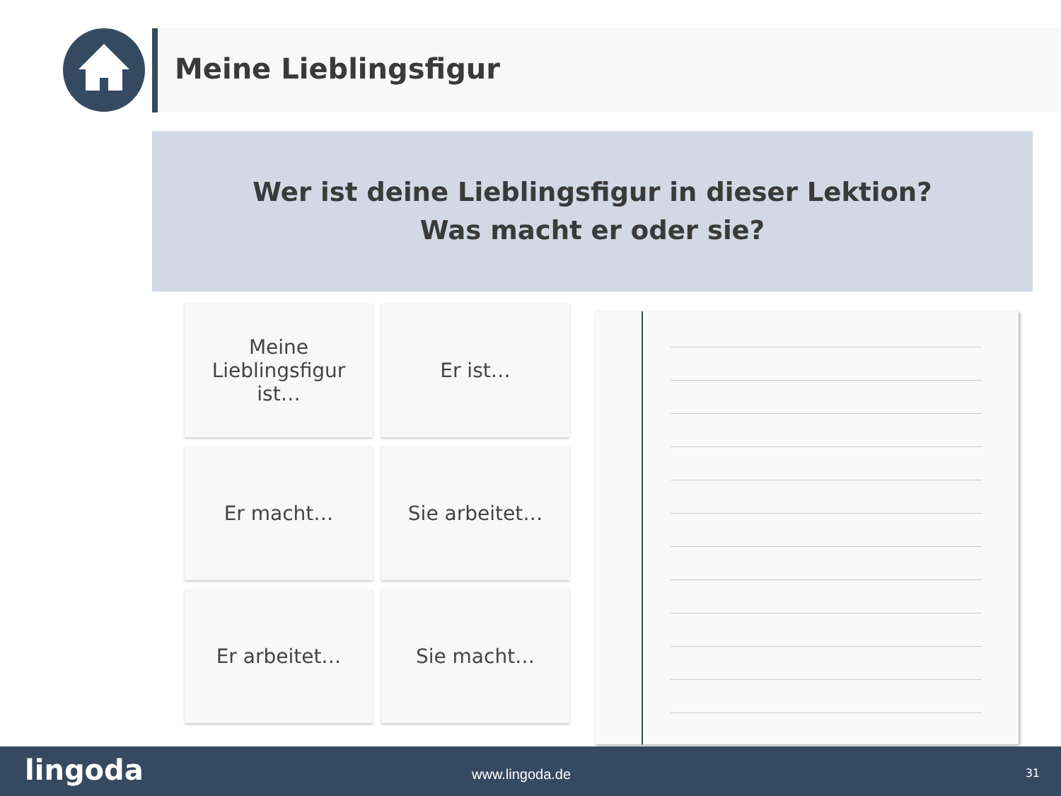Meine Lieblingsfigur
Wer ist deine Lieblingsfigur in dieser Lektion?
Was macht er oder sie?
Meine
Lieblingsfigur
ist…
Er ist…
Er macht…
Sie arbeitet…
Er arbeitet…
Sie macht…
lingoda www.lingoda.de 31